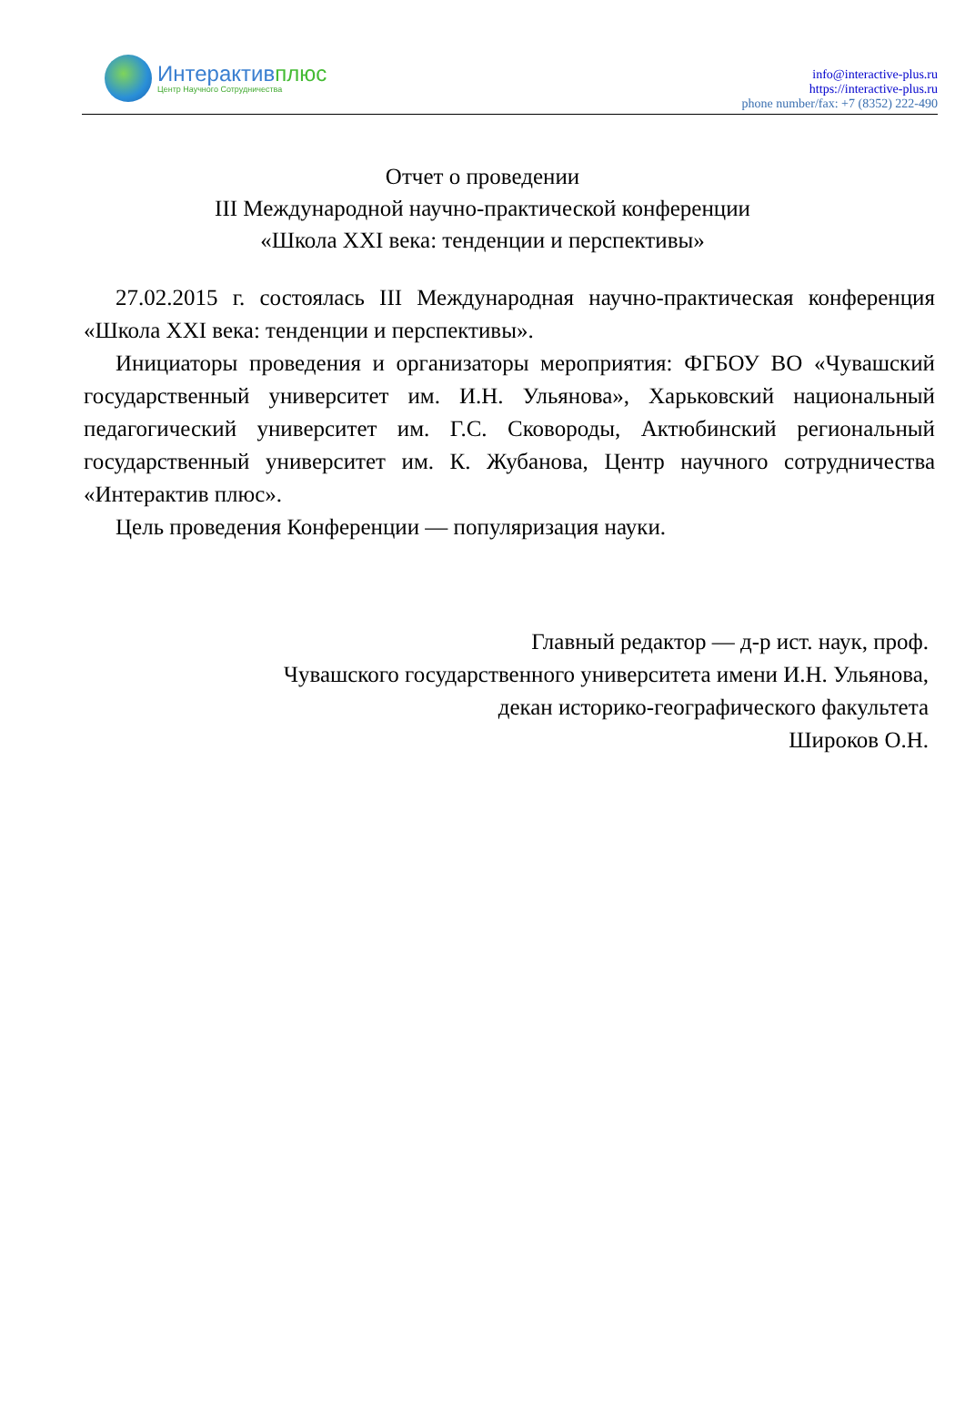Интерактивплюс
Центр Научного Сотрудничества
info@interactive-plus.ru
https://interactive-plus.ru
phone number/fax: +7 (8352) 222-490
Отчет о проведении
III Международной научно-практической конференции
«Школа XXI века: тенденции и перспективы»
27.02.2015 г. состоялась III Международная научно-практическая конференция «Школа XXI века: тенденции и перспективы».
Инициаторы проведения и организаторы мероприятия: ФГБОУ ВО «Чувашский государственный университет им. И.Н. Ульянова», Харьковский национальный педагогический университет им. Г.С. Сковороды, Актюбинский региональный государственный университет им. К. Жубанова, Центр научного сотрудничества «Интерактив плюс».
Цель проведения Конференции — популяризация науки.
Главный редактор — д-р ист. наук, проф.
Чувашского государственного университета имени И.Н. Ульянова,
декан историко-географического факультета
Широков О.Н.